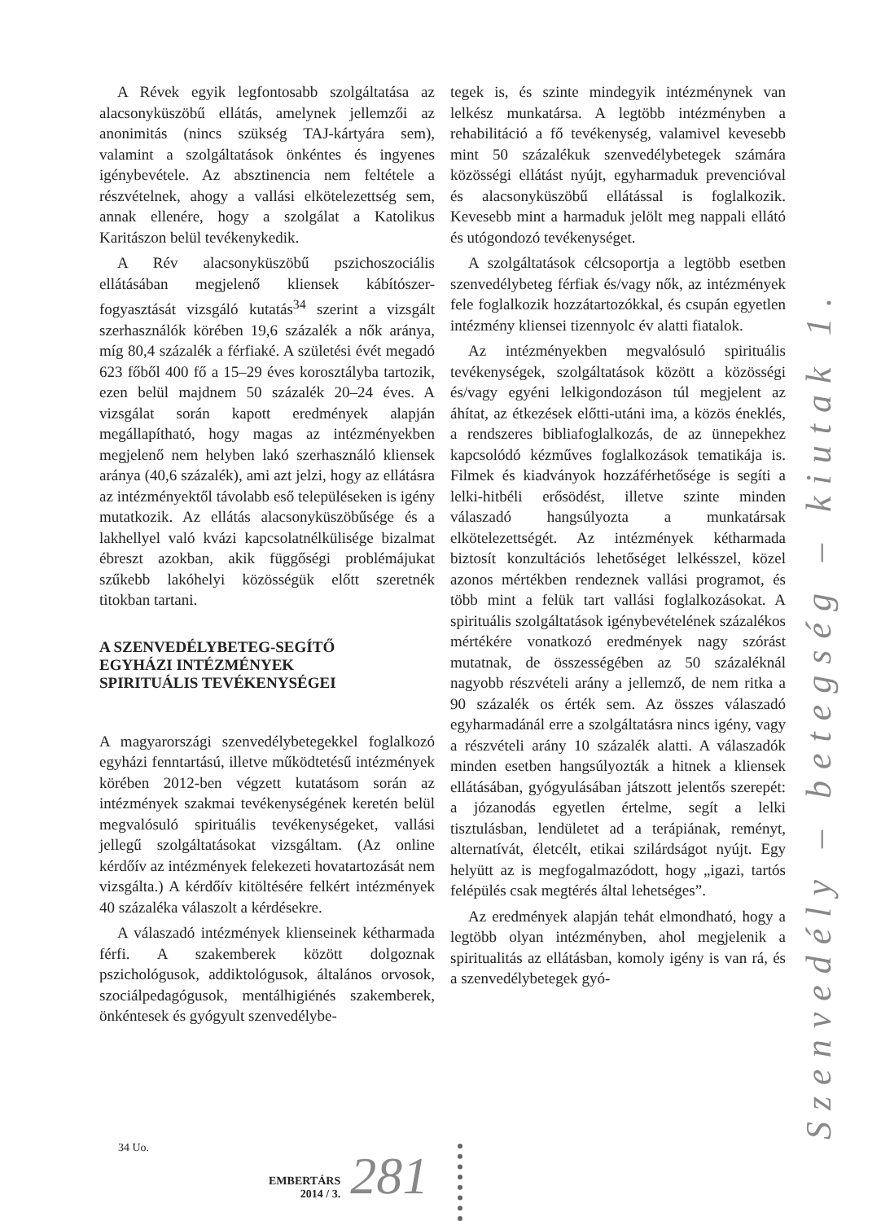A Révek egyik legfontosabb szolgáltatása az alacsonyküszöbű ellátás, amelynek jellemzői az anonimitás (nincs szükség TAJ-kártyára sem), valamint a szolgáltatások önkéntes és ingyenes igénybevétele. Az absztinencia nem feltétele a részvételnek, ahogy a vallási elkötelezettség sem, annak ellenére, hogy a szolgálat a Katolikus Karitászon belül tevékenykedik.
A Rév alacsonyküszöbű pszichoszociális ellátásában megjelenő kliensek kábítószer-fogyasztását vizsgáló kutatás<sup>34</sup> szerint a vizsgált szerhasználók körében 19,6 százalék a nők aránya, míg 80,4 százalék a férfiaké. A születési évét megadó 623 főből 400 fő a 15–29 éves korosztályba tartozik, ezen belül majdnem 50 százalék 20–24 éves. A vizsgálat során kapott eredmények alapján megállapítható, hogy magas az intézményekben megjelenő nem helyben lakó szerhasználó kliensek aránya (40,6 százalék), ami azt jelzi, hogy az ellátásra az intézményektől távolabb eső településeken is igény mutatkozik. Az ellátás alacsonyküszöbűsége és a lakhellyel való kvázi kapcsolatnélkülisége bizalmat ébreszt azokban, akik függőségi problémájukat szűkebb lakóhelyi közösségük előtt szeretnék titokban tartani.
A SZENVEDÉLYBETEG-SEGÍTŐ
EGYHÁZI INTÉZMÉNYEK
SPIRITUÁLIS TEVÉKENYSÉGEI
A magyarországi szenvedélybetegekkel foglalkozó egyházi fenntartású, illetve működtetésű intézmények körében 2012-ben végzett kutatásom során az intézmények szakmai tevékenységének keretén belül megvalósuló spirituális tevékenységeket, vallási jellegű szolgáltatásokat vizsgáltam. (Az online kérdőív az intézmények felekezeti hovatartozását nem vizsgálta.) A kérdőív kitöltésére felkért intézmények 40 százaléka válaszolt a kérdésekre.
A válaszadó intézmények klienseinek kétharmada férfi. A szakemberek között dolgoznak pszichológusok, addiktológusok, általános orvosok, szociálpedagógusok, mentálhigiénés szakemberek, önkéntesek és gyógyult szenvedélybe-
tegek is, és szinte mindegyik intézménynek van lelkész munkatársa. A legtöbb intézményben a rehabilitáció a fő tevékenység, valamivel kevesebb mint 50 százalékuk szenvedélybetegek számára közösségi ellátást nyújt, egyharmaduk prevencióval és alacsonyküszöbű ellátással is foglalkozik. Kevesebb mint a harmaduk jelölt meg nappali ellátó és utógondozó tevékenységet.
A szolgáltatások célcsoportja a legtöbb esetben szenvedélybeteg férfiak és/vagy nők, az intézmények fele foglalkozik hozzátartozókkal, és csupán egyetlen intézmény kliensei tizennyolc év alatti fiatalok.
Az intézményekben megvalósuló spirituális tevékenységek, szolgáltatások között a közösségi és/vagy egyéni lelkigondozáson túl megjelent az áhítat, az étkezések előtti-utáni ima, a közös éneklés, a rendszeres bibliafoglalkozás, de az ünnepekhez kapcsolódó kézműves foglalkozások tematikája is. Filmek és kiadványok hozzáférhetősége is segíti a lelki-hitbéli erősödést, illetve szinte minden válaszadó hangsúlyozta a munkatársak elkötelezettségét. Az intézmények kétharmada biztosít konzultációs lehetőséget lelkésszel, közel azonos mértékben rendeznek vallási programot, és több mint a felük tart vallási foglalkozásokat. A spirituális szolgáltatások igénybevételének százalékos mértékére vonatkozó eredmények nagy szórást mutatnak, de összességében az 50 százaléknál nagyobb részvételi arány a jellemző, de nem ritka a 90 százalék os érték sem. Az összes válaszadó egyharmadánál erre a szolgáltatásra nincs igény, vagy a részvételi arány 10 százalék alatti. A válaszadók minden esetben hangsúlyozták a hitnek a kliensek ellátásában, gyógyulásában játszott jelentős szerepét: a józanodás egyetlen értelme, segít a lelki tisztulásban, lendületet ad a terápiának, reményt, alternatívát, életcélt, etikai szilárdságot nyújt. Egy helyütt az is megfogalmazódott, hogy „igazi, tartós felépülés csak megtérés által lehetséges”.
Az eredmények alapján tehát elmondható, hogy a legtöbb olyan intézményben, ahol megjelenik a spiritualitás az ellátásban, komoly igény is van rá, és a szenvedélybetegek gyó-
34 Uo.
Szenvedély – betegség – kiutak 1.
EMBERTÁRS
2014 / 3.
281